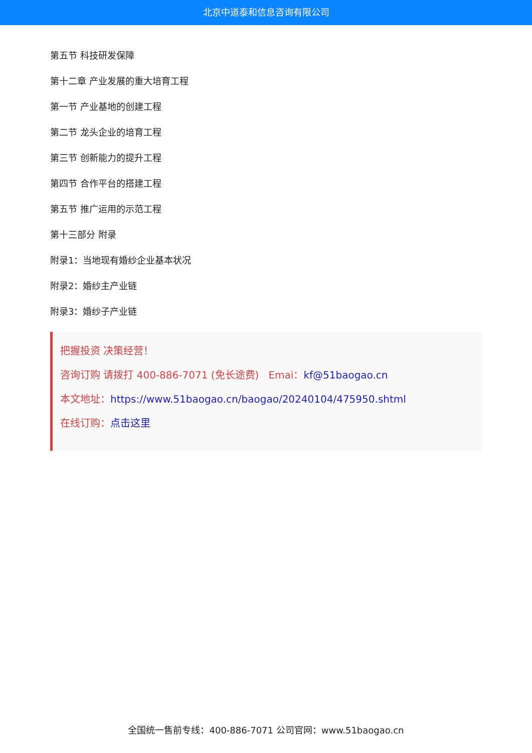北京中道泰和信息咨询有限公司
第五节 科技研发保障
第十二章 产业发展的重大培育工程
第一节 产业基地的创建工程
第二节 龙头企业的培育工程
第三节 创新能力的提升工程
第四节 合作平台的搭建工程
第五节 推广运用的示范工程
第十三部分 附录
附录1：当地现有婚纱企业基本状况
附录2：婚纱主产业链
附录3：婚纱子产业链
把握投资 决策经营！
咨询订购 请拨打 400-886-7071 (免长途费) Emai：kf@51baogao.cn
本文地址：https://www.51baogao.cn/baogao/20240104/475950.shtml
在线订购：点击这里
全国统一售前专线：400-886-7071 公司官网：www.51baogao.cn